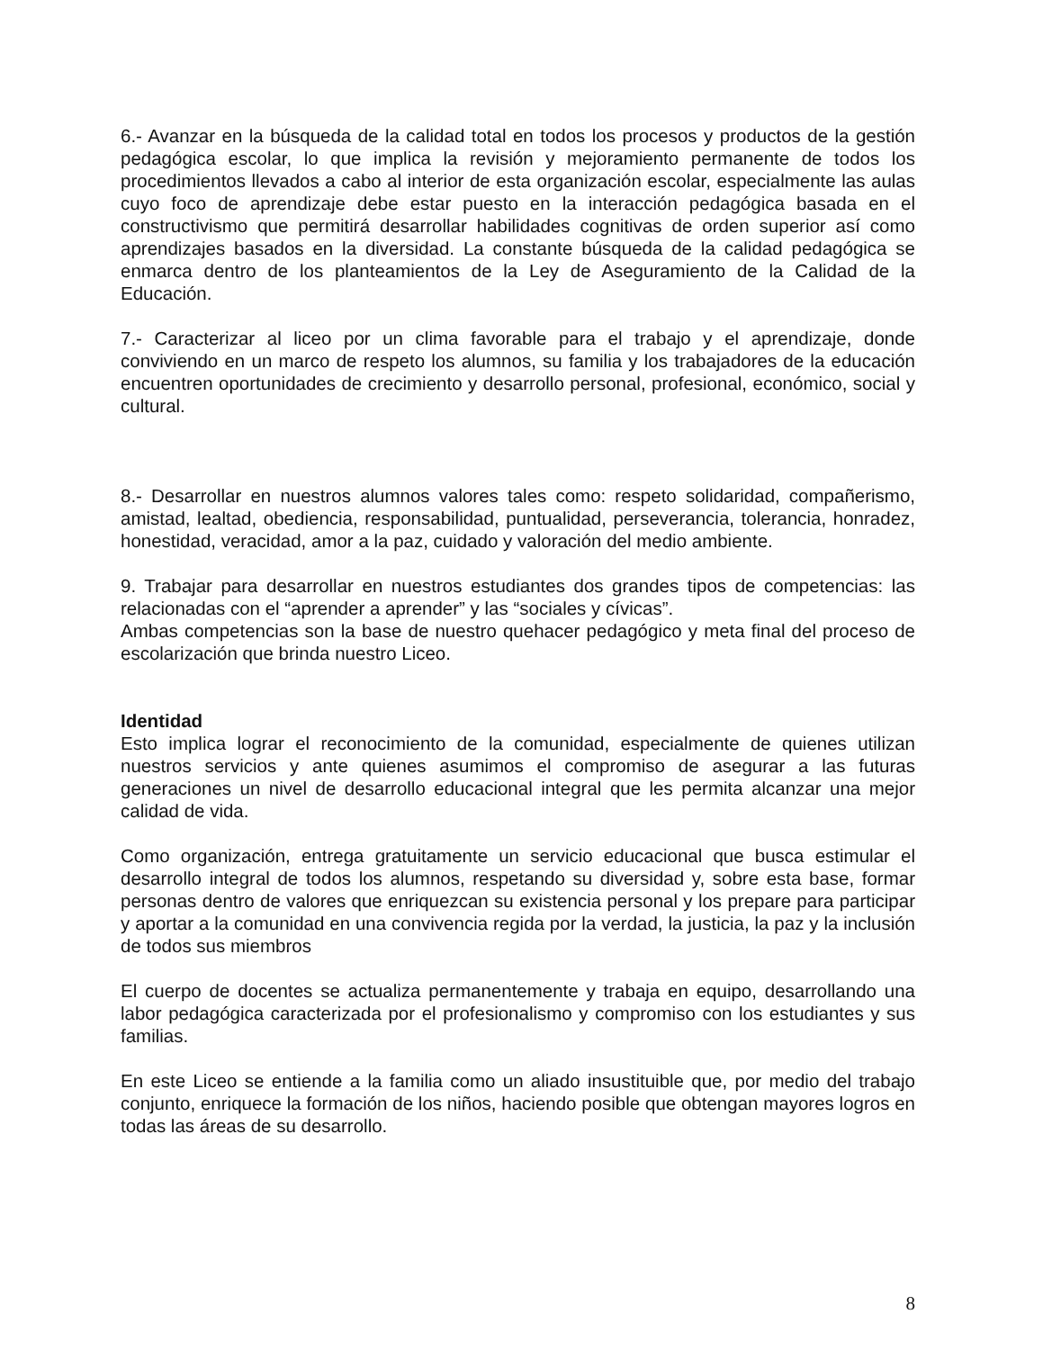6.- Avanzar en la búsqueda de la calidad total en todos los procesos y productos de la gestión pedagógica escolar, lo que implica la revisión y mejoramiento permanente de todos los procedimientos llevados a cabo al interior de esta organización escolar, especialmente las aulas cuyo foco de aprendizaje debe estar puesto en la interacción pedagógica basada en el constructivismo que permitirá desarrollar habilidades cognitivas de orden superior así como aprendizajes basados en la diversidad. La constante búsqueda de la calidad pedagógica se enmarca dentro de los planteamientos de la Ley de Aseguramiento de la Calidad de la Educación.
7.- Caracterizar al liceo por un clima favorable para el trabajo y el aprendizaje, donde conviviendo en un marco de respeto los alumnos, su familia y los trabajadores de la educación encuentren oportunidades de crecimiento y desarrollo personal, profesional, económico, social y cultural.
8.- Desarrollar en nuestros alumnos valores tales como: respeto solidaridad, compañerismo, amistad, lealtad, obediencia, responsabilidad, puntualidad, perseverancia, tolerancia, honradez, honestidad, veracidad, amor a la paz, cuidado y valoración del medio ambiente.
9. Trabajar para desarrollar en nuestros estudiantes dos grandes tipos de competencias: las relacionadas con el “aprender a aprender” y las “sociales y cívicas”.
Ambas competencias son la base de nuestro quehacer pedagógico y meta final del proceso de escolarización que brinda nuestro Liceo.
Identidad
Esto implica lograr el reconocimiento de la comunidad, especialmente de quienes utilizan nuestros servicios y ante quienes asumimos el compromiso de asegurar a las futuras generaciones un nivel de desarrollo educacional integral que les permita alcanzar una mejor calidad de vida.
Como organización, entrega gratuitamente un servicio educacional que busca estimular el desarrollo integral de todos los alumnos, respetando su diversidad y, sobre esta base, formar personas dentro de valores que enriquezcan su existencia personal y los prepare para participar y aportar a la comunidad en una convivencia regida por la verdad, la justicia, la paz y la inclusión de todos sus miembros
El cuerpo de docentes se actualiza permanentemente y trabaja en equipo, desarrollando una labor pedagógica caracterizada por el profesionalismo y compromiso con los estudiantes y sus familias.
En este Liceo se entiende a la familia como un aliado insustituible que, por medio del trabajo conjunto, enriquece la formación de los niños, haciendo posible que obtengan mayores logros en todas las áreas de su desarrollo.
8